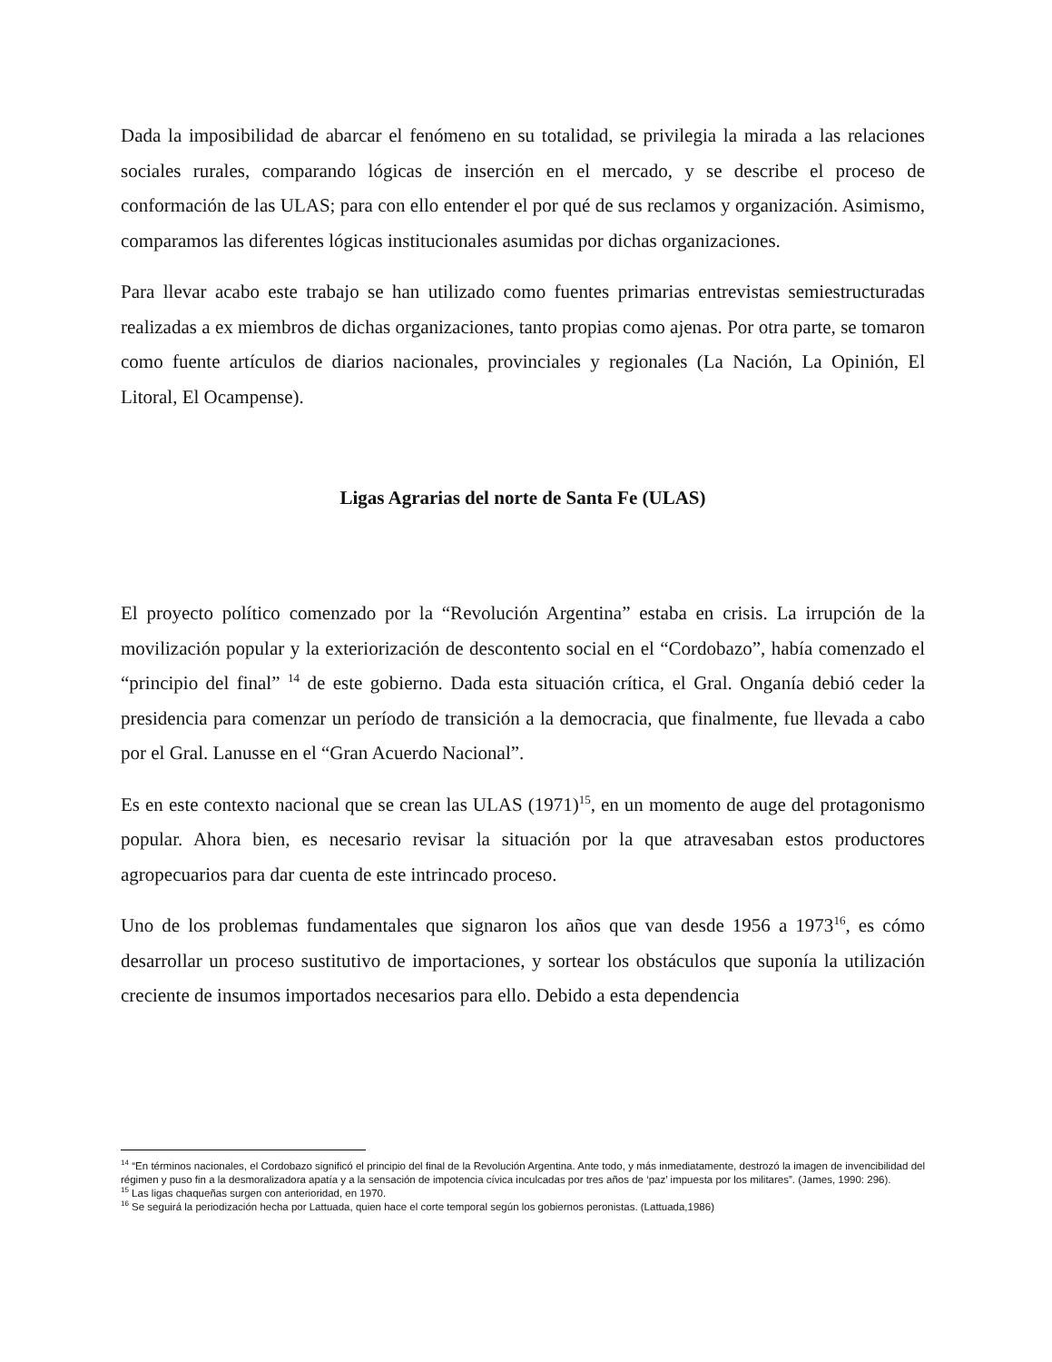Dada la imposibilidad de abarcar el fenómeno en su totalidad, se privilegia la mirada a las relaciones sociales rurales, comparando lógicas de inserción en el mercado, y se describe el proceso de conformación de las ULAS; para con ello entender el por qué de sus reclamos y organización. Asimismo, comparamos las diferentes lógicas institucionales asumidas por dichas organizaciones.
Para llevar acabo este trabajo se han utilizado como fuentes primarias entrevistas semiestructuradas realizadas a ex miembros de dichas organizaciones, tanto propias como ajenas. Por otra parte, se tomaron como fuente artículos de diarios nacionales, provinciales y regionales (La Nación, La Opinión, El Litoral, El Ocampense).
Ligas Agrarias del norte de Santa Fe (ULAS)
El proyecto político comenzado por la “Revolución Argentina” estaba en crisis. La irrupción de la movilización popular y la exteriorización de descontento social en el “Cordobazo”, había comenzado el “principio del final” <sup>14</sup> de este gobierno. Dada esta situación crítica, el Gral. Onganía debió ceder la presidencia para comenzar un período de transición a la democracia, que finalmente, fue llevada a cabo por el Gral. Lanusse en el “Gran Acuerdo Nacional”.
Es en este contexto nacional que se crean las ULAS (1971)<sup>15</sup>, en un momento de auge del protagonismo popular. Ahora bien, es necesario revisar la situación por la que atravesaban estos productores agropecuarios para dar cuenta de este intrincado proceso.
Uno de los problemas fundamentales que signaron los años que van desde 1956 a 1973<sup>16</sup>, es cómo desarrollar un proceso sustitutivo de importaciones, y sortear los obstáculos que suponía la utilización creciente de insumos importados necesarios para ello. Debido a esta dependencia
<sup>14</sup> “En términos nacionales, el Cordobazo significó el principio del final de la Revolución Argentina. Ante todo, y más inmediatamente, destrozó la imagen de invencibilidad del régimen y puso fin a la desmoralizadora apatía y a la sensación de impotencia cívica inculcadas por tres años de ‘paz’ impuesta por los militares”. (James, 1990: 296).
<sup>15</sup> Las ligas chaqueñas surgen con anterioridad, en 1970.
<sup>16</sup> Se seguirá la periodización hecha por Lattuada, quien hace el corte temporal según los gobiernos peronistas. (Lattuada,1986)